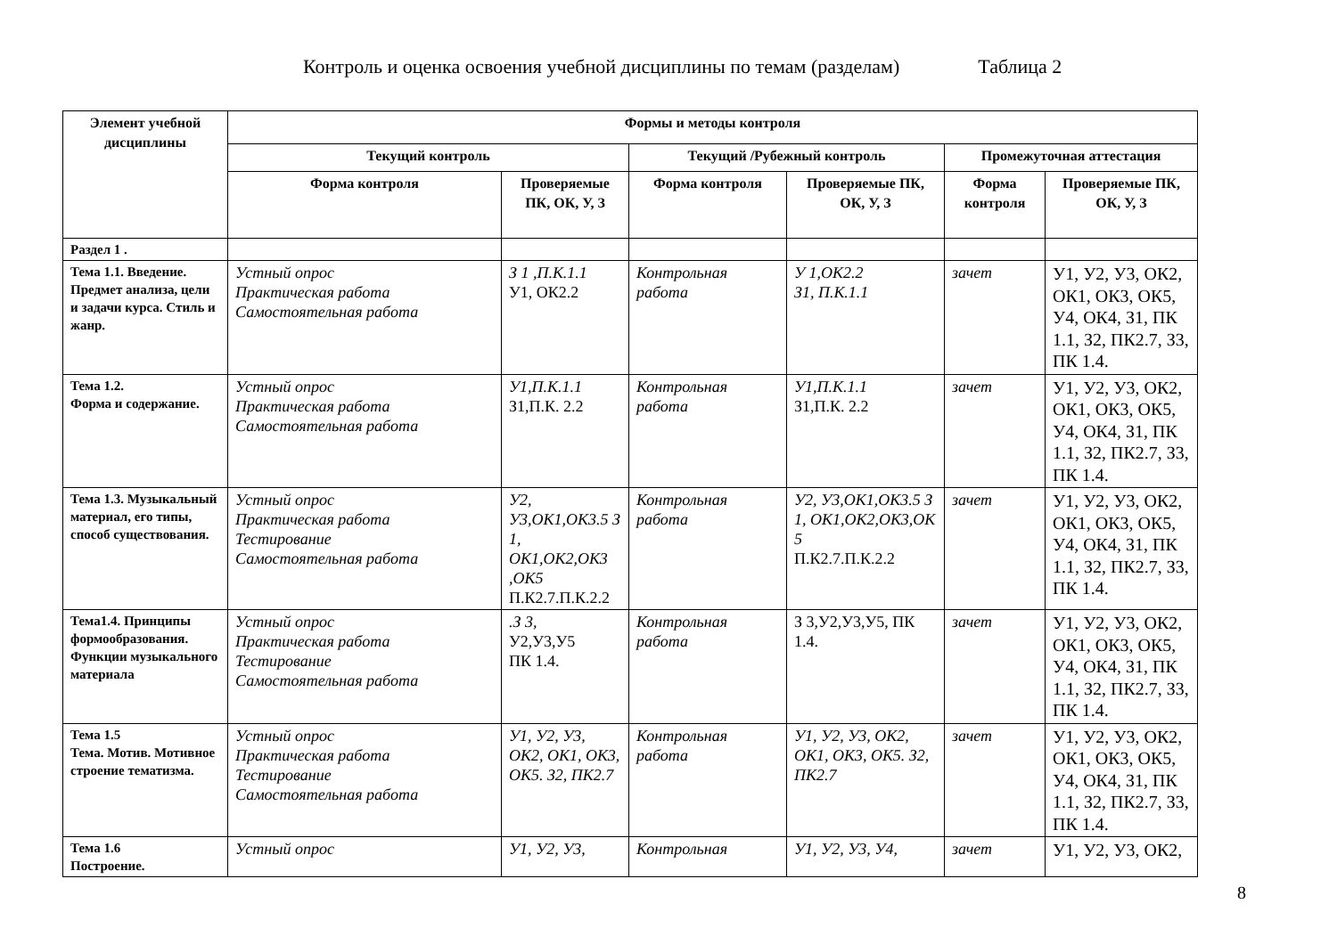Контроль и оценка освоения учебной дисциплины по темам (разделам) Таблица 2
| Элемент учебной дисциплины | Формы и методы контроля | | | | | |
| --- | --- | --- | --- | --- | --- | --- |
| | Текущий контроль | | Текущий /Рубежный контроль | | Промежуточная аттестация | |
| | Форма контроля | Проверяемые ПК, ОК, У, З | Форма контроля | Проверяемые ПК, ОК, У, З | Форма контроля | Проверяемые ПК, ОК, У, З |
| Раздел 1 . | | | | | | |
| Тема 1.1. Введение. Предмет анализа, цели и задачи курса. Стиль и жанр. | Устный опрос Практическая работа Самостоятельная работа | З 1 ,П.К.1.1 У1, ОК2.2 | Контрольная работа | У 1,ОК2.2 З1, П.К.1.1 | зачет | У1, У2, У3, ОК2, ОК1, ОК3, ОК5, У4, ОК4, З1, ПК 1.1, З2, ПК2.7, З3, ПК 1.4. |
| Тема 1.2. Форма и содержание. | Устный опрос Практическая работа Самостоятельная работа | У1,П.К.1.1 З1,П.К. 2.2 | Контрольная работа | У1,П.К.1.1 З1,П.К. 2.2 | зачет | У1, У2, У3, ОК2, ОК1, ОК3, ОК5, У4, ОК4, З1, ПК 1.1, З2, ПК2.7, З3, ПК 1.4. |
| Тема 1.3. Музыкальный материал, его типы, способ существования. | Устный опрос Практическая работа Тестирование Самостоятельная работа | У2, У3,ОК1,ОК3.5 З 1, ОК1,ОК2,ОК3 ,ОК5 П.К2.7.П.К.2.2 | Контрольная работа | У2, У3,ОК1,ОК3.5 З 1, ОК1,ОК2,ОК3,ОК 5 П.К2.7.П.К.2.2 | зачет | У1, У2, У3, ОК2, ОК1, ОК3, ОК5, У4, ОК4, З1, ПК 1.1, З2, ПК2.7, З3, ПК 1.4. |
| Тема1.4. Принципы формообразования. Функции музыкального материала | Устный опрос Практическая работа Тестирование Самостоятельная работа | .З 3, У2,У3,У5 ПК 1.4. | Контрольная работа | З 3,У2,У3,У5, ПК 1.4. | зачет | У1, У2, У3, ОК2, ОК1, ОК3, ОК5, У4, ОК4, З1, ПК 1.1, З2, ПК2.7, З3, ПК 1.4. |
| Тема 1.5 Тема. Мотив. Мотивное строение тематизма. | Устный опрос Практическая работа Тестирование Самостоятельная работа | У1, У2, У3, ОК2, ОК1, ОК3, ОК5. З2, ПК2.7 | Контрольная работа | У1, У2, У3, ОК2, ОК1, ОК3, ОК5. З2, ПК2.7 | зачет | У1, У2, У3, ОК2, ОК1, ОК3, ОК5, У4, ОК4, З1, ПК 1.1, З2, ПК2.7, З3, ПК 1.4. |
| Тема 1.6 Построение. | Устный опрос | У1, У2, У3, | Контрольная | У1, У2, У3, У4, | зачет | У1, У2, У3, ОК2, |
8